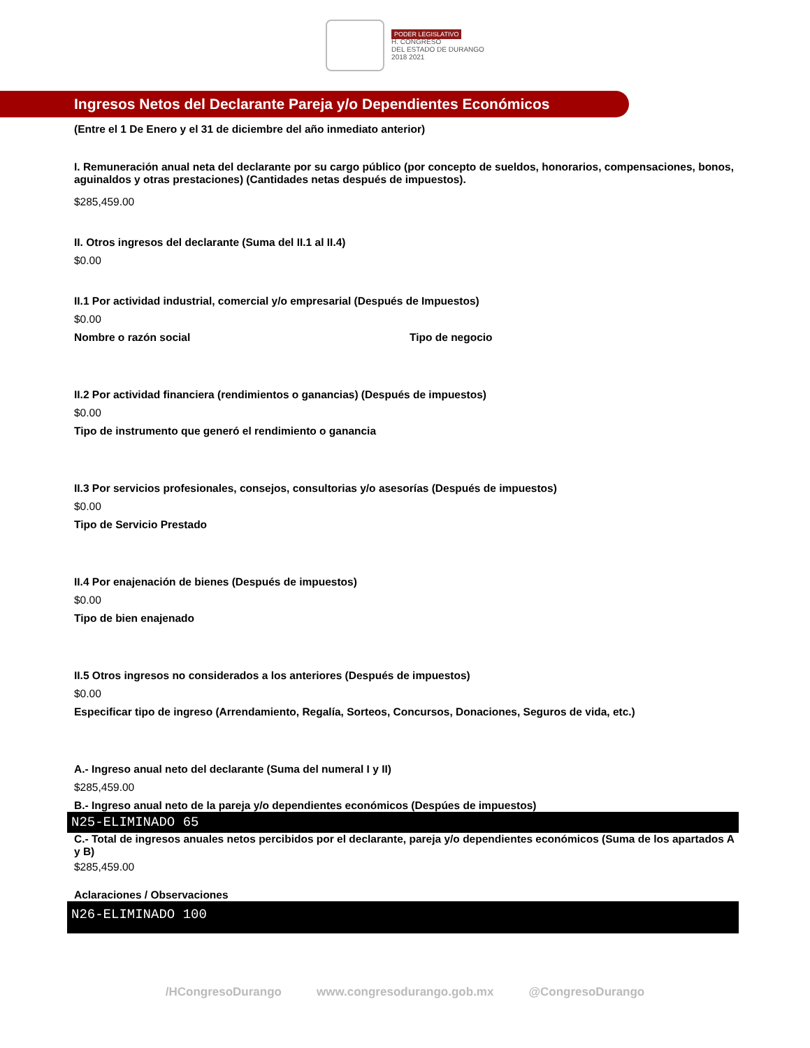PODER LEGISLATIVO
H. CONGRESO
DEL ESTADO DE DURANGO
2018 2021
Ingresos Netos del Declarante Pareja y/o Dependientes Económicos
(Entre el 1 De Enero y el 31 de diciembre del año inmediato anterior)
I. Remuneración anual neta del declarante por su cargo público (por concepto de sueldos, honorarios, compensaciones, bonos, aguinaldos y otras prestaciones) (Cantidades netas después de impuestos).
$285,459.00
II. Otros ingresos del declarante (Suma del II.1 al II.4)
$0.00
II.1 Por actividad industrial, comercial y/o empresarial (Después de Impuestos)
$0.00
Nombre o razón social Tipo de negocio
II.2 Por actividad financiera (rendimientos o ganancias) (Después de impuestos)
$0.00
Tipo de instrumento que generó el rendimiento o ganancia
II.3 Por servicios profesionales, consejos, consultorias y/o asesorías (Después de impuestos)
$0.00
Tipo de Servicio Prestado
II.4 Por enajenación de bienes (Después de impuestos)
$0.00
Tipo de bien enajenado
II.5 Otros ingresos no considerados a los anteriores (Después de impuestos)
$0.00
Especificar tipo de ingreso (Arrendamiento, Regalía, Sorteos, Concursos, Donaciones, Seguros de vida, etc.)
A.- Ingreso anual neto del declarante (Suma del numeral I y II)
$285,459.00
B.- Ingreso anual neto de la pareja y/o dependientes económicos (Despúes de impuestos)
N25-ELIMINADO 65
C.- Total de ingresos anuales netos percibidos por el declarante, pareja y/o dependientes económicos (Suma de los apartados A y B)
$285,459.00
Aclaraciones / Observaciones
N26-ELIMINADO 100
/HCongresoDurango www.congresodurango.gob.mx @CongresoDurango